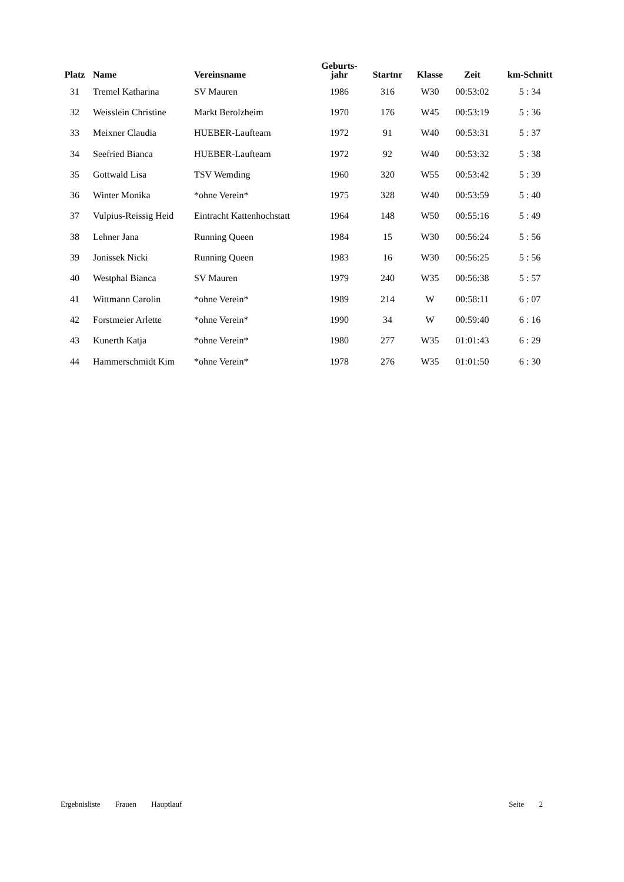| Platz | Name | Vereinsname | Geburts- jahr | Startnr | Klasse | Zeit | km-Schnitt |
| --- | --- | --- | --- | --- | --- | --- | --- |
| 31 | Tremel Katharina | SV Mauren | 1986 | 316 | W30 | 00:53:02 | 5 : 34 |
| 32 | Weisslein Christine | Markt Berolzheim | 1970 | 176 | W45 | 00:53:19 | 5 : 36 |
| 33 | Meixner Claudia | HUEBER-Laufteam | 1972 | 91 | W40 | 00:53:31 | 5 : 37 |
| 34 | Seefried Bianca | HUEBER-Laufteam | 1972 | 92 | W40 | 00:53:32 | 5 : 38 |
| 35 | Gottwald Lisa | TSV Wemding | 1960 | 320 | W55 | 00:53:42 | 5 : 39 |
| 36 | Winter Monika | *ohne Verein* | 1975 | 328 | W40 | 00:53:59 | 5 : 40 |
| 37 | Vulpius-Reissig Heid | Eintracht Kattenhochstatt | 1964 | 148 | W50 | 00:55:16 | 5 : 49 |
| 38 | Lehner Jana | Running Queen | 1984 | 15 | W30 | 00:56:24 | 5 : 56 |
| 39 | Jonissek Nicki | Running Queen | 1983 | 16 | W30 | 00:56:25 | 5 : 56 |
| 40 | Westphal Bianca | SV Mauren | 1979 | 240 | W35 | 00:56:38 | 5 : 57 |
| 41 | Wittmann Carolin | *ohne Verein* | 1989 | 214 | W | 00:58:11 | 6 : 07 |
| 42 | Forstmeier Arlette | *ohne Verein* | 1990 | 34 | W | 00:59:40 | 6 : 16 |
| 43 | Kunerth Katja | *ohne Verein* | 1980 | 277 | W35 | 01:01:43 | 6 : 29 |
| 44 | Hammerschmidt Kim | *ohne Verein* | 1978 | 276 | W35 | 01:01:50 | 6 : 30 |
Ergebnisliste Frauen Hauptlauf Seite 2